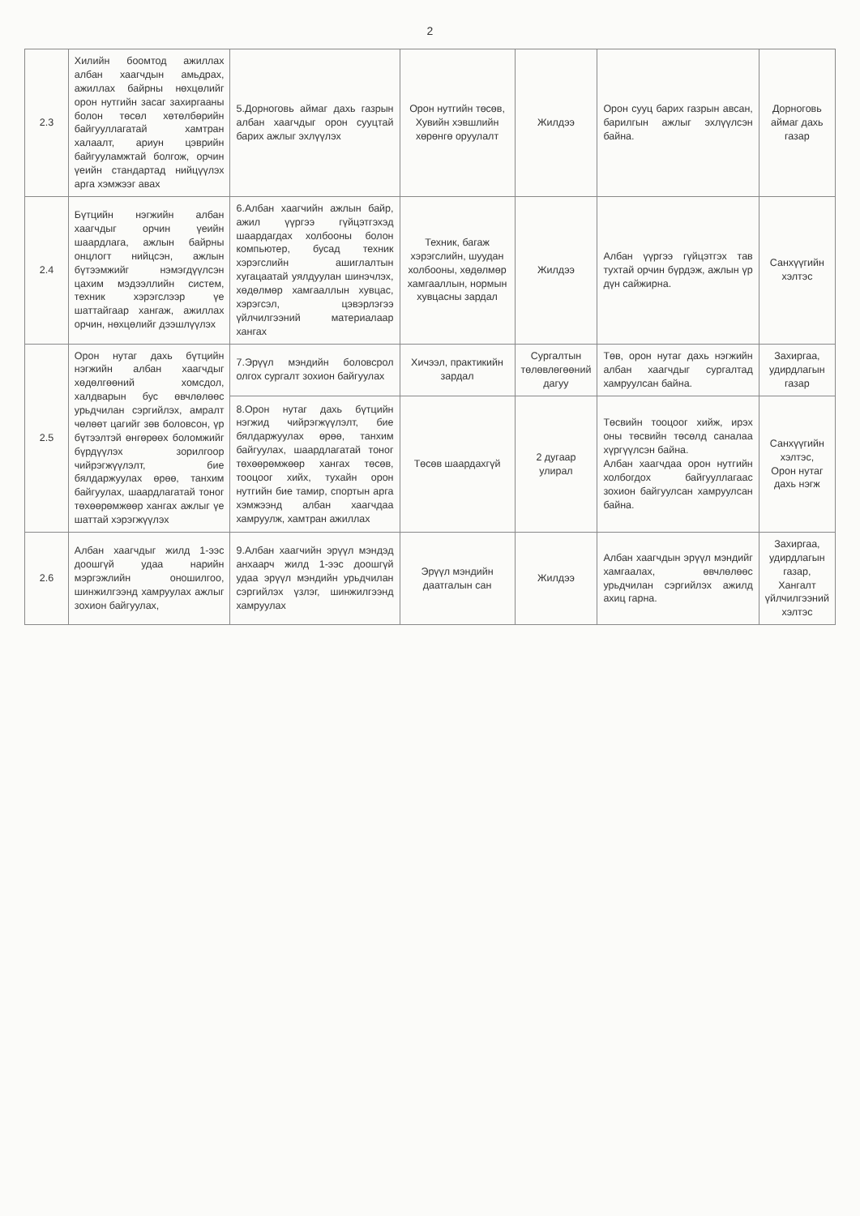2
| 2.3 | Хилийн боомтод ажиллах албан хаагчдын амьдрах, ажиллах байрны нөхцөлийг орон нутгийн засаг захиргааны болон төсөл хөтөлбөрийн байгууллагатай хамтран халаалт, ариун цэврийн байгууламжтай болгож, орчин үеийн стандартад нийцүүлэх арга хэмжээг авах | 5.Дорноговь аймаг дахь газрын албан хаагчдыг орон сууцтай барих ажлыг эхлүүлэх | Орон нутгийн төсөв, Хувийн хэвшлийн хөрөнгө оруулалт | Жилдээ | Орон сууц барих газрын авсан, барилгын ажлыг эхлүүлсэн байна. | Дорноговь аймаг дахь газар |
| 2.4 | Бүтцийн нэгжийн албан хаагчдыг орчин үеийн шаардлага, ажлын байрны онцлогт нийцсэн, ажлын бүтээмжийг нэмэгдүүлсэн цахим мэдээллийн систем, техник хэрэгслээр үе шаттайгаар хангаж, ажиллах орчин, нөхцөлийг дээшлүүлэх | 6.Албан хаагчийн ажлын байр, ажил үүргээ гүйцэтгэхэд шаардагдах холбооны болон компьютер, бусад техник хэрэгслийн ашиглалтын хугацаатай уялдуулан шинэчлэх, хөдөлмөр хамгааллын хувцас, хэрэгсэл, цэвэрлэгээ үйлчилгээний материалаар хангах | Техник, багаж хэрэгслийн, шуудан холбооны, хөдөлмөр хамгааллын, нормын хувцасны зардал | Жилдээ | Албан үүргээ гүйцэтгэх тав тухтай орчин бүрдэж, ажлын үр дүн сайжирна. | Санхүүгийн хэлтэс |
| 2.5 | Орон нутаг дахь бүтцийн нэгжийн албан хаагчдыг хөдөлгөөний хомсдол, халдварын бус өвчлөлөөс урьдчилан сэргийлэх, амралт чөлөөт цагийг зөв боловсон, үр бүтээлтэй өнгөрөөх боломжийг бүрдүүлэх зорилгоор чийрэгжүүлэлт, бие бялдаржуулах өрөө, танхим байгуулах, шаардлагатай тоног төхөөрөмжөөр хангах ажлыг үе шаттай хэрэгжүүлэх | 7.Эрүүл мэндийн боловсрол олгох сургалт зохион байгуулах | Хичээл, практикийн зардал | Сургалтын төлөвлөгөөний дагуу | Төв, орон нутаг дахь нэгжийн албан хаагчдыг сургалтад хамруулсан байна. | Захиргаа, удирдлагын газар |
| | | 8.Орон нутаг дахь бүтцийн нэгжид чийрэгжүүлэлт, бие бялдаржуулах өрөө, танхим байгуулах, шаардлагатай тоног төхөөрөмжөөр хангах төсөв, тооцоог хийх, тухайн орон нутгийн бие тамир, спортын арга хэмжээнд албан хаагчдаа хамруулж, хамтран ажиллах | Төсөв шаардахгүй | 2 дугаар улирал | Төсвийн тооцоог хийж, ирэх оны төсвийн төсөлд саналаа хүргүүлсэн байна. Албан хаагчдаа орон нутгийн холбогдох байгууллагаас зохион байгуулсан хамруулсан байна. | Санхүүгийн хэлтэс, Орон нутаг дахь нэгж |
| 2.6 | Албан хаагчдыг жилд 1-ээс доошгүй удаа нарийн мэргэжлийн оношилгоо, шинжилгээнд хамруулах ажлыг зохион байгуулах, | 9.Албан хаагчийн эрүүл мэндэд анхаарч жилд 1-ээс доошгүй удаа эрүүл мэндийн урьдчилан сэргийлэх үзлэг, шинжилгээнд хамруулах | Эрүүл мэндийн даатгалын сан | Жилдээ | Албан хаагчдын эрүүл мэндийг хамгаалах, өвчлөлөөс урьдчилан сэргийлэх ажилд ахиц гарна. | Захиргаа, удирдлагын газар, Хангалт үйлчилгээний хэлтэс |